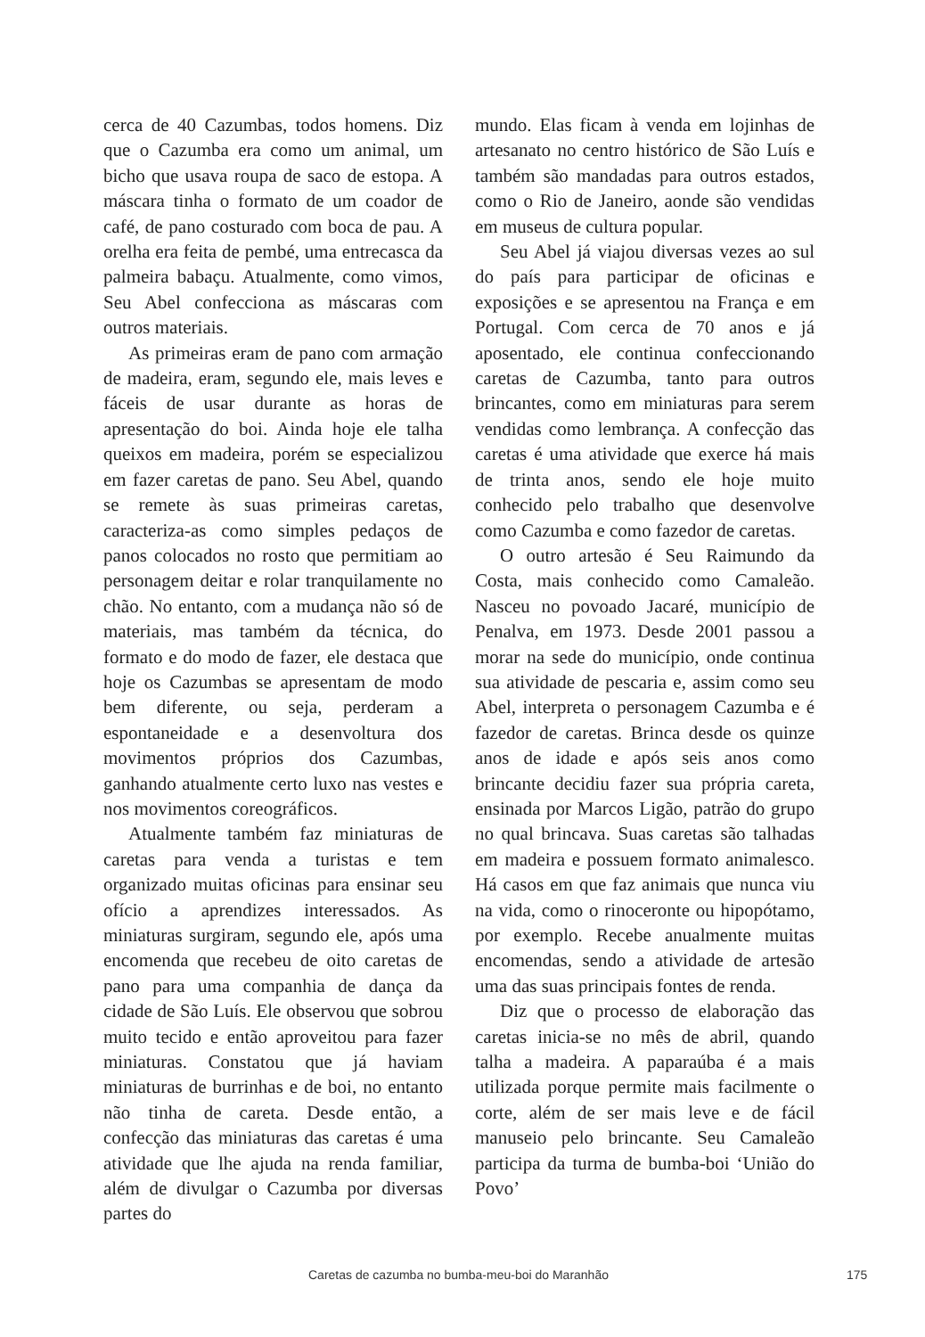cerca de 40 Cazumbas, todos homens. Diz que o Cazumba era como um animal, um bicho que usava roupa de saco de estopa. A máscara tinha o formato de um coador de café, de pano costurado com boca de pau. A orelha era feita de pembé, uma entrecasca da palmeira babaçu. Atualmente, como vimos, Seu Abel confecciona as máscaras com outros materiais.
As primeiras eram de pano com armação de madeira, eram, segundo ele, mais leves e fáceis de usar durante as horas de apresentação do boi. Ainda hoje ele talha queixos em madeira, porém se especializou em fazer caretas de pano. Seu Abel, quando se remete às suas primeiras caretas, caracteriza-as como simples pedaços de panos colocados no rosto que permitiam ao personagem deitar e rolar tranquilamente no chão. No entanto, com a mudança não só de materiais, mas também da técnica, do formato e do modo de fazer, ele destaca que hoje os Cazumbas se apresentam de modo bem diferente, ou seja, perderam a espontaneidade e a desenvoltura dos movimentos próprios dos Cazumbas, ganhando atualmente certo luxo nas vestes e nos movimentos coreográficos.
Atualmente também faz miniaturas de caretas para venda a turistas e tem organizado muitas oficinas para ensinar seu ofício a aprendizes interessados. As miniaturas surgiram, segundo ele, após uma encomenda que recebeu de oito caretas de pano para uma companhia de dança da cidade de São Luís. Ele observou que sobrou muito tecido e então aproveitou para fazer miniaturas. Constatou que já haviam miniaturas de burrinhas e de boi, no entanto não tinha de careta. Desde então, a confecção das miniaturas das caretas é uma atividade que lhe ajuda na renda familiar, além de divulgar o Cazumba por diversas partes do
mundo. Elas ficam à venda em lojinhas de artesanato no centro histórico de São Luís e também são mandadas para outros estados, como o Rio de Janeiro, aonde são vendidas em museus de cultura popular.
Seu Abel já viajou diversas vezes ao sul do país para participar de oficinas e exposições e se apresentou na França e em Portugal. Com cerca de 70 anos e já aposentado, ele continua confeccionando caretas de Cazumba, tanto para outros brincantes, como em miniaturas para serem vendidas como lembrança. A confecção das caretas é uma atividade que exerce há mais de trinta anos, sendo ele hoje muito conhecido pelo trabalho que desenvolve como Cazumba e como fazedor de caretas.
O outro artesão é Seu Raimundo da Costa, mais conhecido como Camaleão. Nasceu no povoado Jacaré, município de Penalva, em 1973. Desde 2001 passou a morar na sede do município, onde continua sua atividade de pescaria e, assim como seu Abel, interpreta o personagem Cazumba e é fazedor de caretas. Brinca desde os quinze anos de idade e após seis anos como brincante decidiu fazer sua própria careta, ensinada por Marcos Ligão, patrão do grupo no qual brincava. Suas caretas são talhadas em madeira e possuem formato animalesco. Há casos em que faz animais que nunca viu na vida, como o rinoceronte ou hipopótamo, por exemplo. Recebe anualmente muitas encomendas, sendo a atividade de artesão uma das suas principais fontes de renda.
Diz que o processo de elaboração das caretas inicia-se no mês de abril, quando talha a madeira. A paparaúba é a mais utilizada porque permite mais facilmente o corte, além de ser mais leve e de fácil manuseio pelo brincante. Seu Camaleão participa da turma de bumba-boi ‘União do Povo’
Caretas de cazumba no bumba-meu-boi do Maranhão 175